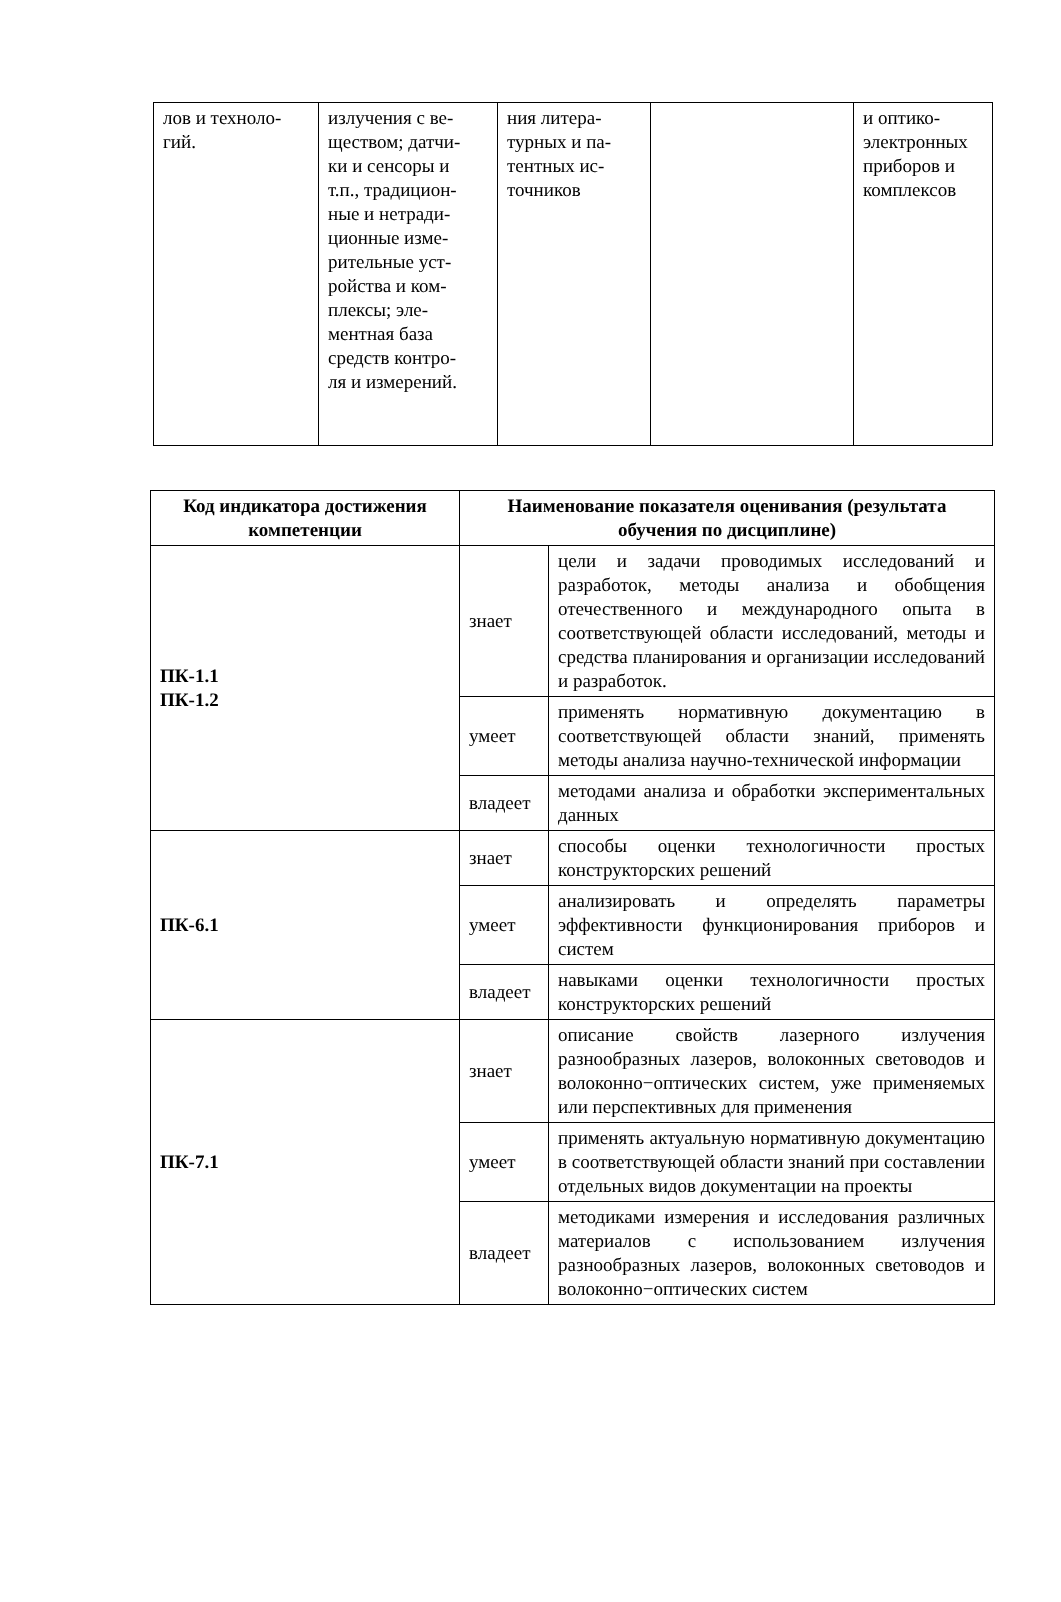| лов и техноло- гий. | излучения с ве- ществом; датчи- ки и сенсоры и т.п., традицион- ные и нетради- ционные изме- рительные уст- ройства и ком- плексы; эле- ментная база средств контро- ля и измерений. | ния литера- турных и па- тентных ис- точников | | и оптико- электронных приборов и комплексов |
| Код индикатора достижения компетенции | Наименование показателя оценивания (результата обучения по дисциплине) | |
| --- | --- | --- |
| ПК-1.1 ПК-1.2 | знает | цели и задачи проводимых исследований и разработок, методы анализа и обобщения отечественного и международного опыта в соответствующей области исследований, методы и средства планирования и организации исследований и разработок. |
| | умеет | применять нормативную документацию в соответствующей области знаний, применять методы анализа научно-технической информации |
| | владеет | методами анализа и обработки экспериментальных данных |
| ПК-6.1 | знает | способы оценки технологичности простых конструкторских решений |
| | умеет | анализировать и определять параметры эффективности функционирования приборов и систем |
| | владеет | навыками оценки технологичности простых конструкторских решений |
| ПК-7.1 | знает | описание свойств лазерного излучения разнообразных лазеров, волоконных световодов и волоконно−оптических систем, уже применяемых или перспективных для применения |
| | умеет | применять актуальную нормативную документацию в соответствующей области знаний при составлении отдельных видов документации на проекты |
| | владеет | методиками измерения и исследования различных материалов с использованием излучения разнообразных лазеров, волоконных световодов и волоконно−оптических систем |